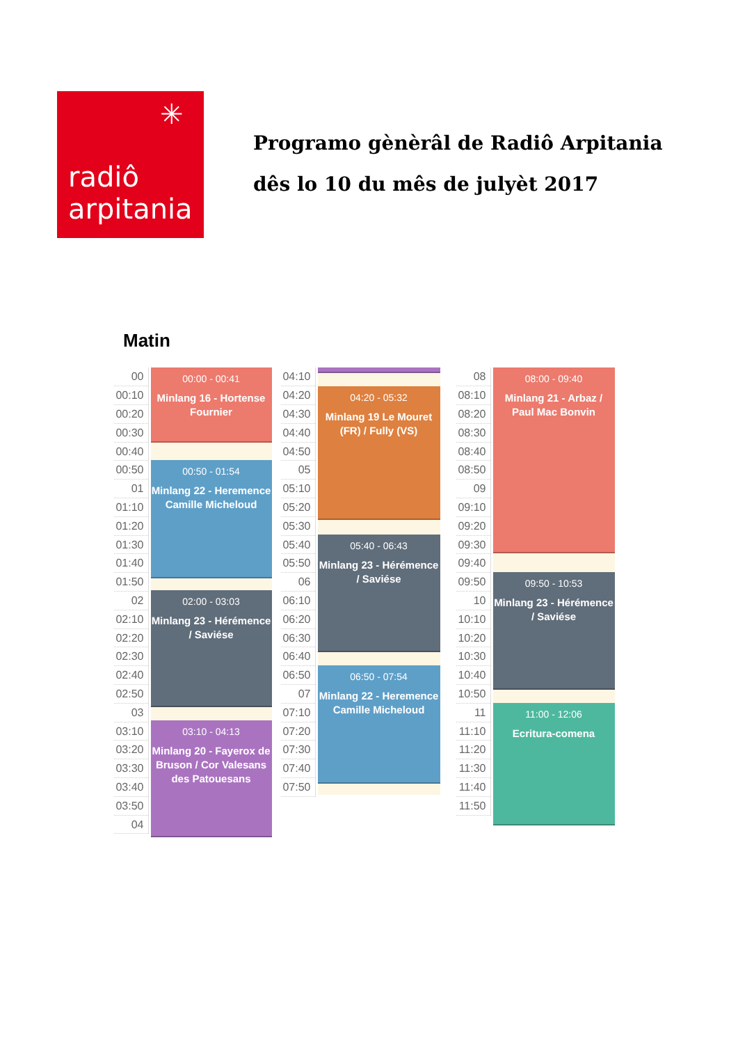✳
radiô
arpitania
Programo gènèrâl de Radiô Arpitania
dês lo 10 du mês de julyèt 2017
Matin
| 00 |
| 00:10 |
| 00:20 |
| 00:30 |
| 00:40 |
| 00:50 |
| 01 |
| 01:10 |
| 01:20 |
| 01:30 |
| 01:40 |
| 01:50 |
| 02 |
| 02:10 |
| 02:20 |
| 02:30 |
| 02:40 |
| 02:50 |
| 03 |
| 03:10 |
| 03:20 |
| 03:30 |
| 03:40 |
| 03:50 |
| 04 |
00:00 - 00:41
Minlang 16 - Hortense Fournier
00:50 - 01:54
Minlang 22 - Heremence Camille Micheloud
02:00 - 03:03
Minlang 23 - Hérémence / Saviése
03:10 - 04:13
Minlang 20 - Fayerox de Bruson / Cor Valesans des Patouesans
| 04:10 |
| 04:20 |
| 04:30 |
| 04:40 |
| 04:50 |
| 05 |
| 05:10 |
| 05:20 |
| 05:30 |
| 05:40 |
| 05:50 |
| 06 |
| 06:10 |
| 06:20 |
| 06:30 |
| 06:40 |
| 06:50 |
| 07 |
| 07:10 |
| 07:20 |
| 07:30 |
| 07:40 |
| 07:50 |
04:20 - 05:32
Minlang 19 Le Mouret (FR) / Fully (VS)
05:40 - 06:43
Minlang 23 - Hérémence / Saviése
06:50 - 07:54
Minlang 22 - Heremence Camille Micheloud
| 08 |
| 08:10 |
| 08:20 |
| 08:30 |
| 08:40 |
| 08:50 |
| 09 |
| 09:10 |
| 09:20 |
| 09:30 |
| 09:40 |
| 09:50 |
| 10 |
| 10:10 |
| 10:20 |
| 10:30 |
| 10:40 |
| 10:50 |
| 11 |
| 11:10 |
| 11:20 |
| 11:30 |
| 11:40 |
| 11:50 |
08:00 - 09:40
Minlang 21 - Arbaz / Paul Mac Bonvin
09:50 - 10:53
Minlang 23 - Hérémence / Saviése
11:00 - 12:06
Ecritura-comena